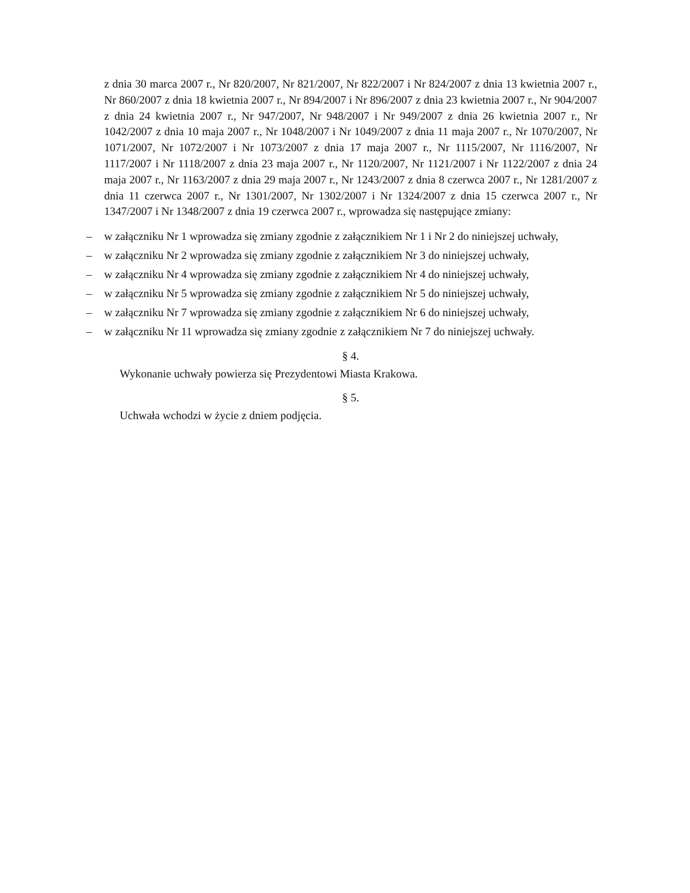z dnia 30 marca 2007 r., Nr 820/2007, Nr 821/2007, Nr 822/2007 i Nr 824/2007 z dnia 13 kwietnia 2007 r., Nr 860/2007 z dnia 18 kwietnia 2007 r., Nr 894/2007 i Nr 896/2007 z dnia 23 kwietnia 2007 r., Nr 904/2007 z dnia 24 kwietnia 2007 r., Nr 947/2007, Nr 948/2007 i Nr 949/2007 z dnia 26 kwietnia 2007 r., Nr 1042/2007 z dnia 10 maja 2007 r., Nr 1048/2007 i Nr 1049/2007 z dnia 11 maja 2007 r., Nr 1070/2007, Nr 1071/2007, Nr 1072/2007 i Nr 1073/2007 z dnia 17 maja 2007 r., Nr 1115/2007, Nr 1116/2007, Nr 1117/2007 i Nr 1118/2007 z dnia 23 maja 2007 r., Nr 1120/2007, Nr 1121/2007 i Nr 1122/2007 z dnia 24 maja 2007 r., Nr 1163/2007 z dnia 29 maja 2007 r., Nr 1243/2007 z dnia 8 czerwca 2007 r., Nr 1281/2007 z dnia 11 czerwca 2007 r., Nr 1301/2007, Nr 1302/2007 i Nr 1324/2007 z dnia 15 czerwca 2007 r., Nr 1347/2007 i Nr 1348/2007 z dnia 19 czerwca 2007 r., wprowadza się następujące zmiany:
– w załączniku Nr 1 wprowadza się zmiany zgodnie z załącznikiem Nr 1 i Nr 2 do niniejszej uchwały,
– w załączniku Nr 2 wprowadza się zmiany zgodnie z załącznikiem Nr 3 do niniejszej uchwały,
– w załączniku Nr 4 wprowadza się zmiany zgodnie z załącznikiem Nr 4 do niniejszej uchwały,
– w załączniku Nr 5 wprowadza się zmiany zgodnie z załącznikiem Nr 5 do niniejszej uchwały,
– w załączniku Nr 7 wprowadza się zmiany zgodnie z załącznikiem Nr 6 do niniejszej uchwały,
– w załączniku Nr 11 wprowadza się zmiany zgodnie z załącznikiem Nr 7 do niniejszej uchwały.
§ 4.
Wykonanie uchwały powierza się Prezydentowi Miasta Krakowa.
§ 5.
Uchwała wchodzi w życie z dniem podjęcia.